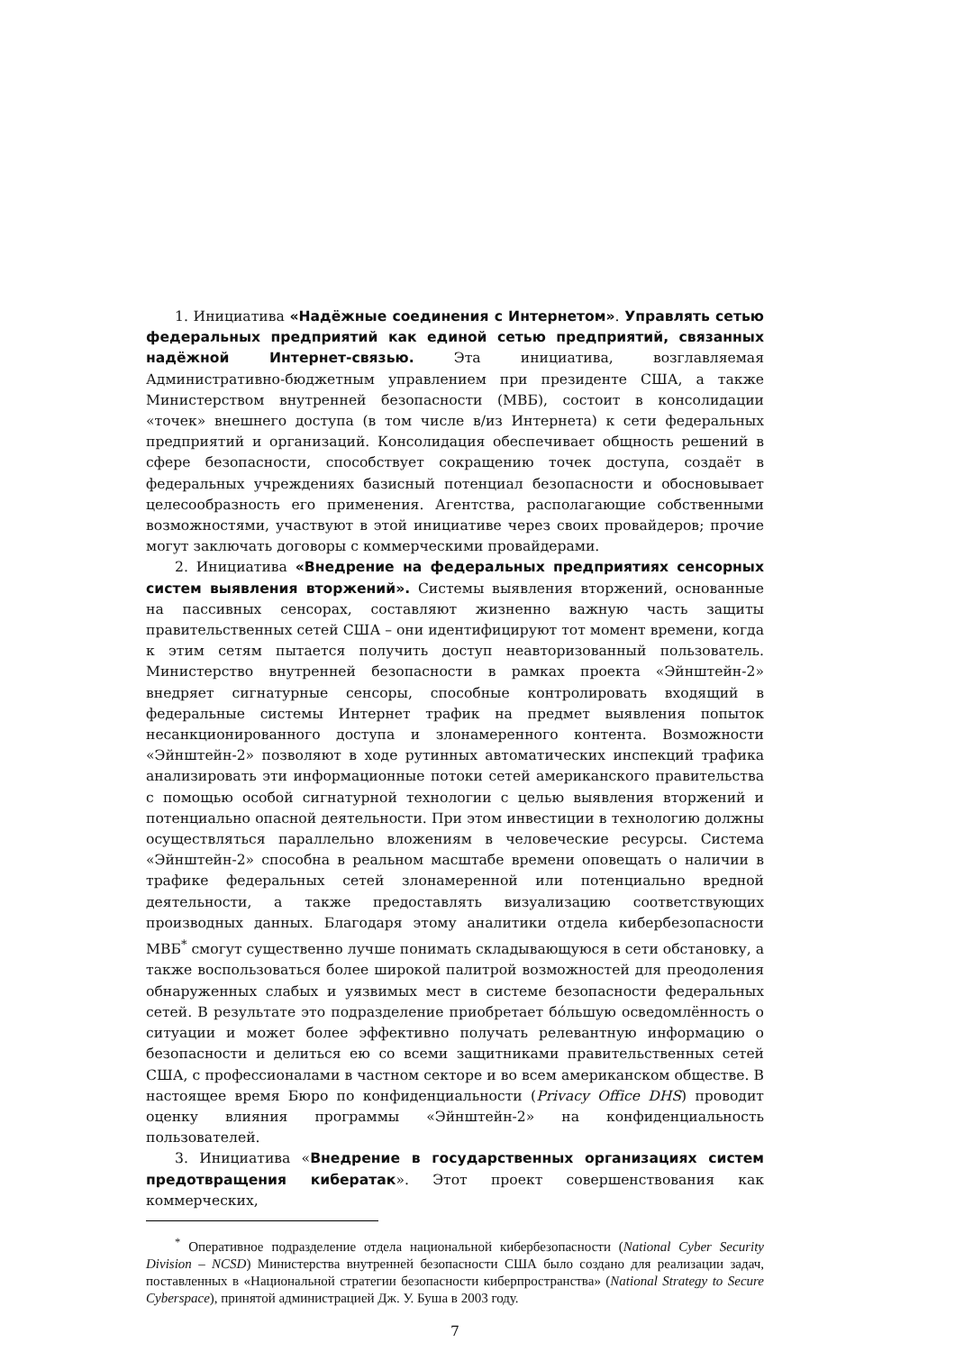1. Инициатива «Надёжные соединения с Интернетом». Управлять сетью федеральных предприятий как единой сетью предприятий, связанных надёжной Интернет-связью. Эта инициатива, возглавляемая Административно-бюджетным управлением при президенте США, а также Министерством внутренней безопасности (МВБ), состоит в консолидации «точек» внешнего доступа (в том числе в/из Интернета) к сети федеральных предприятий и организаций. Консолидация обеспечивает общность решений в сфере безопасности, способствует сокращению точек доступа, создаёт в федеральных учреждениях базисный потенциал безопасности и обосновывает целесообразность его применения. Агентства, располагающие собственными возможностями, участвуют в этой инициативе через своих провайдеров; прочие могут заключать договоры с коммерческими провайдерами.
2. Инициатива «Внедрение на федеральных предприятиях сенсорных систем выявления вторжений». Системы выявления вторжений, основанные на пассивных сенсорах, составляют жизненно важную часть защиты правительственных сетей США – они идентифицируют тот момент времени, когда к этим сетям пытается получить доступ неавторизованный пользователь. Министерство внутренней безопасности в рамках проекта «Эйнштейн-2» внедряет сигнатурные сенсоры, способные контролировать входящий в федеральные системы Интернет трафик на предмет выявления попыток несанкционированного доступа и злонамеренного контента. Возможности «Эйнштейн-2» позволяют в ходе рутинных автоматических инспекций трафика анализировать эти информационные потоки сетей американского правительства с помощью особой сигнатурной технологии с целью выявления вторжений и потенциально опасной деятельности. При этом инвестиции в технологию должны осуществляться параллельно вложениям в человеческие ресурсы. Система «Эйнштейн-2» способна в реальном масштабе времени оповещать о наличии в трафике федеральных сетей злонамеренной или потенциально вредной деятельности, а также предоставлять визуализацию соответствующих производных данных. Благодаря этому аналитики отдела кибербезопасности МВБ<sup>*</sup> смогут существенно лучше понимать складывающуюся в сети обстановку, а также воспользоваться более широкой палитрой возможностей для преодоления обнаруженных слабых и уязвимых мест в системе безопасности федеральных сетей. В результате это подразделение приобретает бо́льшую осведомлённость о ситуации и может более эффективно получать релевантную информацию о безопасности и делиться ею со всеми защитниками правительственных сетей США, с профессионалами в частном секторе и во всем американском обществе. В настоящее время Бюро по конфиденциальности (Privacy Office DHS) проводит оценку влияния программы «Эйнштейн-2» на конфиденциальность пользователей.
3. Инициатива «Внедрение в государственных организациях систем предотвращения кибератак». Этот проект совершенствования как коммерческих,
<sup>*</sup> Оперативное подразделение отдела национальной кибербезопасности (National Cyber Security Division – NCSD) Министерства внутренней безопасности США было создано для реализации задач, поставленных в «Национальной стратегии безопасности киберпространства» (National Strategy to Secure Cyberspace), принятой администрацией Дж. У. Буша в 2003 году.
7